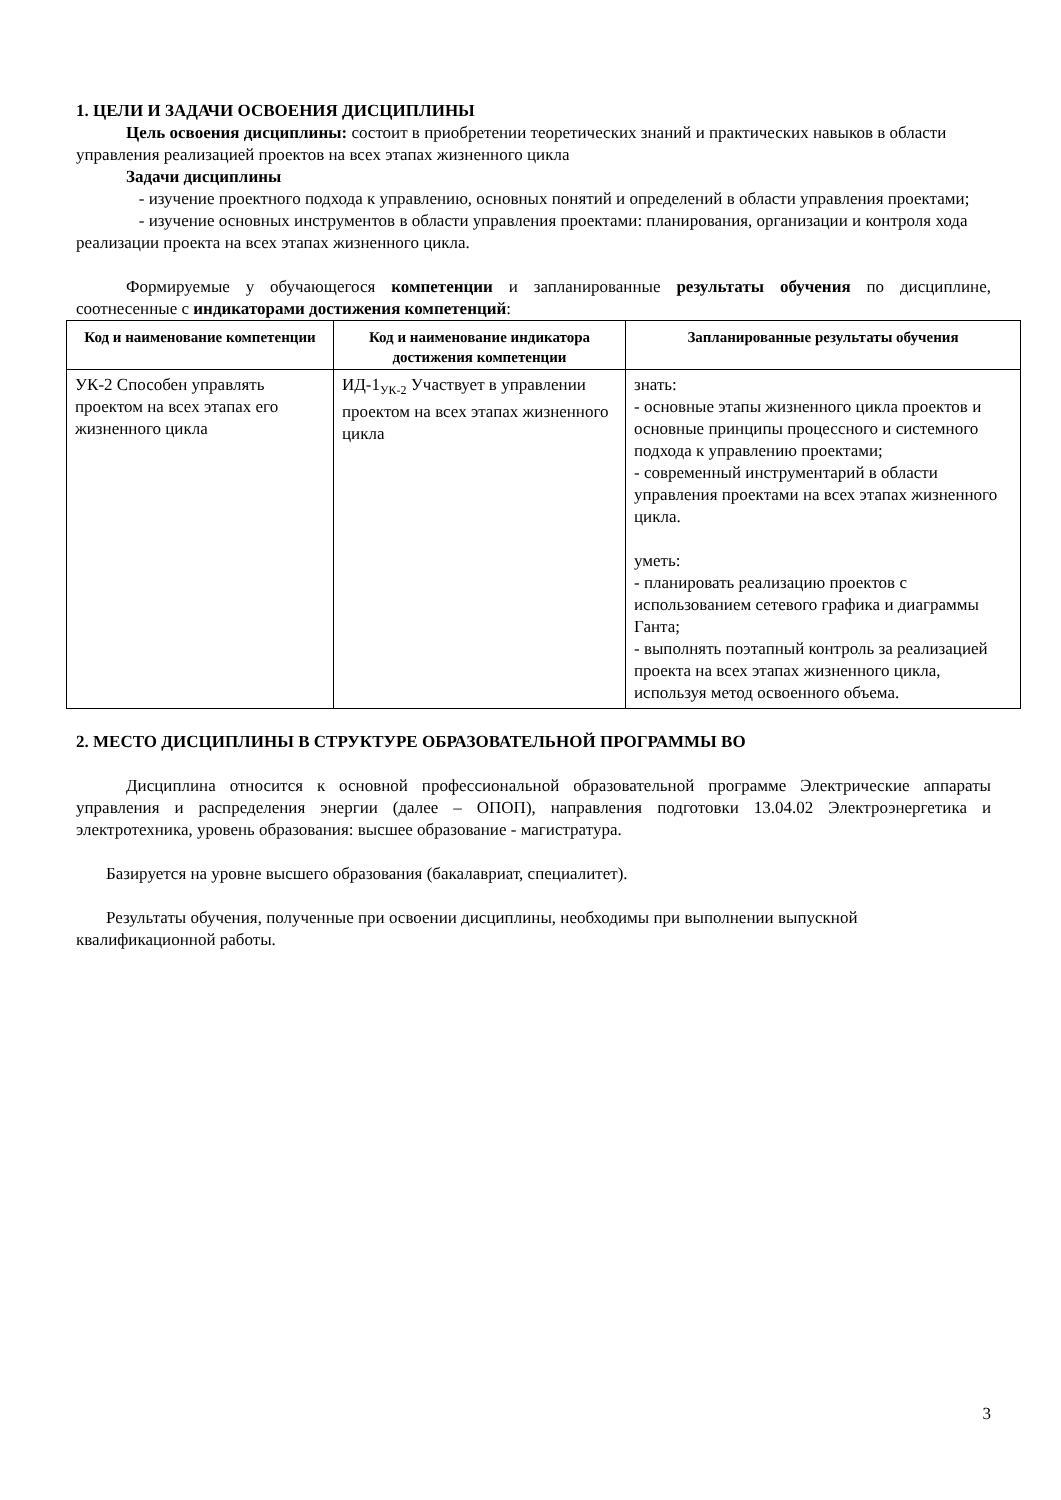1. ЦЕЛИ И ЗАДАЧИ ОСВОЕНИЯ ДИСЦИПЛИНЫ
Цель освоения дисциплины: состоит в приобретении теоретических знаний и практических навыков в области управления реализацией проектов на всех этапах жизненного цикла
Задачи дисциплины
- изучение проектного подхода к управлению, основных понятий и определений в области управления проектами;
- изучение основных инструментов в области управления проектами: планирования, организации и контроля хода реализации проекта на всех этапах жизненного цикла.
Формируемые у обучающегося компетенции и запланированные результаты обучения по дисциплине, соотнесенные с индикаторами достижения компетенций:
| Код и наименование компетенции | Код и наименование индикатора достижения компетенции | Запланированные результаты обучения |
| --- | --- | --- |
| УК-2 Способен управлять проектом на всех этапах его жизненного цикла | ИД-1<sub>УК-2</sub> Участвует в управлении проектом на всех этапах жизненного цикла | знать: - основные этапы жизненного цикла проектов и основные принципы процессного и системного подхода к управлению проектами; - современный инструментарий в области управления проектами на всех этапах жизненного цикла. уметь: - планировать реализацию проектов с использованием сетевого графика и диаграммы Ганта; - выполнять поэтапный контроль за реализацией проекта на всех этапах жизненного цикла, используя метод освоенного объема. |
2. МЕСТО ДИСЦИПЛИНЫ В СТРУКТУРЕ ОБРАЗОВАТЕЛЬНОЙ ПРОГРАММЫ ВО
Дисциплина относится к основной профессиональной образовательной программе Электрические аппараты управления и распределения энергии (далее – ОПОП), направления подготовки 13.04.02 Электроэнергетика и электротехника, уровень образования: высшее образование - магистратура.
Базируется на уровне высшего образования (бакалавриат, специалитет).
Результаты обучения, полученные при освоении дисциплины, необходимы при выполнении выпускной квалификационной работы.
3